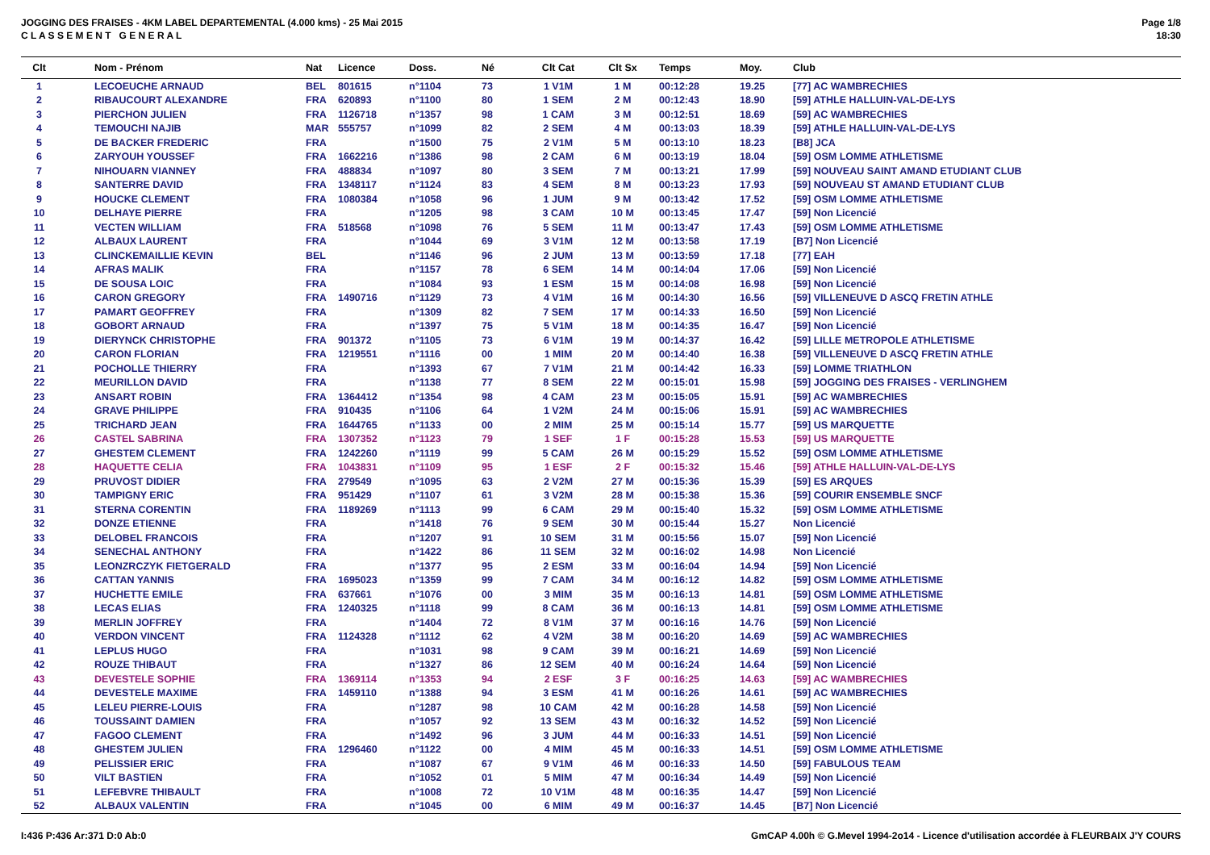JOGGING DES FRAISES - 4KM LABEL DEPARTEMENTAL (4.000 kms) - 25 Mai 2015
C L A S S E M E N T G E N E R A L
Page 1/8
18:30
| Clt | Nom - Prénom | Nat | Licence | Doss. | Né | Clt Cat | Clt Sx | Temps | Moy. | Club |
| --- | --- | --- | --- | --- | --- | --- | --- | --- | --- | --- |
| 1 | LECOEUCHE ARNAUD | BEL | 801615 | n°1104 | 73 | 1 V1M | 1 M | 00:12:28 | 19.25 | [77] AC WAMBRECHIES |
| 2 | RIBAUCOURT ALEXANDRE | FRA | 620893 | n°1100 | 80 | 1 SEM | 2 M | 00:12:43 | 18.90 | [59] ATHLE HALLUIN-VAL-DE-LYS |
| 3 | PIERCHON JULIEN | FRA | 1126718 | n°1357 | 98 | 1 CAM | 3 M | 00:12:51 | 18.69 | [59] AC WAMBRECHIES |
| 4 | TEMOUCHI NAJIB | MAR | 555757 | n°1099 | 82 | 2 SEM | 4 M | 00:13:03 | 18.39 | [59] ATHLE HALLUIN-VAL-DE-LYS |
| 5 | DE BACKER FREDERIC | FRA | | n°1500 | 75 | 2 V1M | 5 M | 00:13:10 | 18.23 | [B8] JCA |
| 6 | ZARYOUH YOUSSEF | FRA | 1662216 | n°1386 | 98 | 2 CAM | 6 M | 00:13:19 | 18.04 | [59] OSM LOMME ATHLETISME |
| 7 | NIHOUARN VIANNEY | FRA | 488834 | n°1097 | 80 | 3 SEM | 7 M | 00:13:21 | 17.99 | [59] NOUVEAU SAINT AMAND ETUDIANT CLUB |
| 8 | SANTERRE DAVID | FRA | 1348117 | n°1124 | 83 | 4 SEM | 8 M | 00:13:23 | 17.93 | [59] NOUVEAU ST AMAND ETUDIANT CLUB |
| 9 | HOUCKE CLEMENT | FRA | 1080384 | n°1058 | 96 | 1 JUM | 9 M | 00:13:42 | 17.52 | [59] OSM LOMME ATHLETISME |
| 10 | DELHAYE PIERRE | FRA | | n°1205 | 98 | 3 CAM | 10 M | 00:13:45 | 17.47 | [59] Non Licencié |
| 11 | VECTEN WILLIAM | FRA | 518568 | n°1098 | 76 | 5 SEM | 11 M | 00:13:47 | 17.43 | [59] OSM LOMME ATHLETISME |
| 12 | ALBAUX LAURENT | FRA | | n°1044 | 69 | 3 V1M | 12 M | 00:13:58 | 17.19 | [B7] Non Licencié |
| 13 | CLINCKEMAILLIE KEVIN | BEL | | n°1146 | 96 | 2 JUM | 13 M | 00:13:59 | 17.18 | [77] EAH |
| 14 | AFRAS MALIK | FRA | | n°1157 | 78 | 6 SEM | 14 M | 00:14:04 | 17.06 | [59] Non Licencié |
| 15 | DE SOUSA LOIC | FRA | | n°1084 | 93 | 1 ESM | 15 M | 00:14:08 | 16.98 | [59] Non Licencié |
| 16 | CARON GREGORY | FRA | 1490716 | n°1129 | 73 | 4 V1M | 16 M | 00:14:30 | 16.56 | [59] VILLENEUVE D ASCQ FRETIN ATHLE |
| 17 | PAMART GEOFFREY | FRA | | n°1309 | 82 | 7 SEM | 17 M | 00:14:33 | 16.50 | [59] Non Licencié |
| 18 | GOBORT ARNAUD | FRA | | n°1397 | 75 | 5 V1M | 18 M | 00:14:35 | 16.47 | [59] Non Licencié |
| 19 | DIERYNCK CHRISTOPHE | FRA | 901372 | n°1105 | 73 | 6 V1M | 19 M | 00:14:37 | 16.42 | [59] LILLE METROPOLE ATHLETISME |
| 20 | CARON FLORIAN | FRA | 1219551 | n°1116 | 00 | 1 MIM | 20 M | 00:14:40 | 16.38 | [59] VILLENEUVE D ASCQ FRETIN ATHLE |
| 21 | POCHOLLE THIERRY | FRA | | n°1393 | 67 | 7 V1M | 21 M | 00:14:42 | 16.33 | [59] LOMME TRIATHLON |
| 22 | MEURILLON DAVID | FRA | | n°1138 | 77 | 8 SEM | 22 M | 00:15:01 | 15.98 | [59] JOGGING DES FRAISES - VERLINGHEM |
| 23 | ANSART ROBIN | FRA | 1364412 | n°1354 | 98 | 4 CAM | 23 M | 00:15:05 | 15.91 | [59] AC WAMBRECHIES |
| 24 | GRAVE PHILIPPE | FRA | 910435 | n°1106 | 64 | 1 V2M | 24 M | 00:15:06 | 15.91 | [59] AC WAMBRECHIES |
| 25 | TRICHARD JEAN | FRA | 1644765 | n°1133 | 00 | 2 MIM | 25 M | 00:15:14 | 15.77 | [59] US MARQUETTE |
| 26 | CASTEL SABRINA | FRA | 1307352 | n°1123 | 79 | 1 SEF | 1 F | 00:15:28 | 15.53 | [59] US MARQUETTE |
| 27 | GHESTEM CLEMENT | FRA | 1242260 | n°1119 | 99 | 5 CAM | 26 M | 00:15:29 | 15.52 | [59] OSM LOMME ATHLETISME |
| 28 | HAQUETTE CELIA | FRA | 1043831 | n°1109 | 95 | 1 ESF | 2 F | 00:15:32 | 15.46 | [59] ATHLE HALLUIN-VAL-DE-LYS |
| 29 | PRUVOST DIDIER | FRA | 279549 | n°1095 | 63 | 2 V2M | 27 M | 00:15:36 | 15.39 | [59] ES ARQUES |
| 30 | TAMPIGNY ERIC | FRA | 951429 | n°1107 | 61 | 3 V2M | 28 M | 00:15:38 | 15.36 | [59] COURIR ENSEMBLE SNCF |
| 31 | STERNA CORENTIN | FRA | 1189269 | n°1113 | 99 | 6 CAM | 29 M | 00:15:40 | 15.32 | [59] OSM LOMME ATHLETISME |
| 32 | DONZE ETIENNE | FRA | | n°1418 | 76 | 9 SEM | 30 M | 00:15:44 | 15.27 | Non Licencié |
| 33 | DELOBEL FRANCOIS | FRA | | n°1207 | 91 | 10 SEM | 31 M | 00:15:56 | 15.07 | [59] Non Licencié |
| 34 | SENECHAL ANTHONY | FRA | | n°1422 | 86 | 11 SEM | 32 M | 00:16:02 | 14.98 | Non Licencié |
| 35 | LEONZRCZYK FIETGERALD | FRA | | n°1377 | 95 | 2 ESM | 33 M | 00:16:04 | 14.94 | [59] Non Licencié |
| 36 | CATTAN YANNIS | FRA | 1695023 | n°1359 | 99 | 7 CAM | 34 M | 00:16:12 | 14.82 | [59] OSM LOMME ATHLETISME |
| 37 | HUCHETTE EMILE | FRA | 637661 | n°1076 | 00 | 3 MIM | 35 M | 00:16:13 | 14.81 | [59] OSM LOMME ATHLETISME |
| 38 | LECAS ELIAS | FRA | 1240325 | n°1118 | 99 | 8 CAM | 36 M | 00:16:13 | 14.81 | [59] OSM LOMME ATHLETISME |
| 39 | MERLIN JOFFREY | FRA | | n°1404 | 72 | 8 V1M | 37 M | 00:16:16 | 14.76 | [59] Non Licencié |
| 40 | VERDON VINCENT | FRA | 1124328 | n°1112 | 62 | 4 V2M | 38 M | 00:16:20 | 14.69 | [59] AC WAMBRECHIES |
| 41 | LEPLUS HUGO | FRA | | n°1031 | 98 | 9 CAM | 39 M | 00:16:21 | 14.69 | [59] Non Licencié |
| 42 | ROUZE THIBAUT | FRA | | n°1327 | 86 | 12 SEM | 40 M | 00:16:24 | 14.64 | [59] Non Licencié |
| 43 | DEVESTELE SOPHIE | FRA | 1369114 | n°1353 | 94 | 2 ESF | 3 F | 00:16:25 | 14.63 | [59] AC WAMBRECHIES |
| 44 | DEVESTELE MAXIME | FRA | 1459110 | n°1388 | 94 | 3 ESM | 41 M | 00:16:26 | 14.61 | [59] AC WAMBRECHIES |
| 45 | LELEU PIERRE-LOUIS | FRA | | n°1287 | 98 | 10 CAM | 42 M | 00:16:28 | 14.58 | [59] Non Licencié |
| 46 | TOUSSAINT DAMIEN | FRA | | n°1057 | 92 | 13 SEM | 43 M | 00:16:32 | 14.52 | [59] Non Licencié |
| 47 | FAGOO CLEMENT | FRA | | n°1492 | 96 | 3 JUM | 44 M | 00:16:33 | 14.51 | [59] Non Licencié |
| 48 | GHESTEM JULIEN | FRA | 1296460 | n°1122 | 00 | 4 MIM | 45 M | 00:16:33 | 14.51 | [59] OSM LOMME ATHLETISME |
| 49 | PELISSIER ERIC | FRA | | n°1087 | 67 | 9 V1M | 46 M | 00:16:33 | 14.50 | [59] FABULOUS TEAM |
| 50 | VILT BASTIEN | FRA | | n°1052 | 01 | 5 MIM | 47 M | 00:16:34 | 14.49 | [59] Non Licencié |
| 51 | LEFEBVRE THIBAULT | FRA | | n°1008 | 72 | 10 V1M | 48 M | 00:16:35 | 14.47 | [59] Non Licencié |
| 52 | ALBAUX VALENTIN | FRA | | n°1045 | 00 | 6 MIM | 49 M | 00:16:37 | 14.45 | [B7] Non Licencié |
I:436 P:436 Ar:371 D:0 Ab:0 GmCAP 4.00h © G.Mevel 1994-2o14 - Licence d'utilisation accordée à FLEURBAIX J'Y COURS